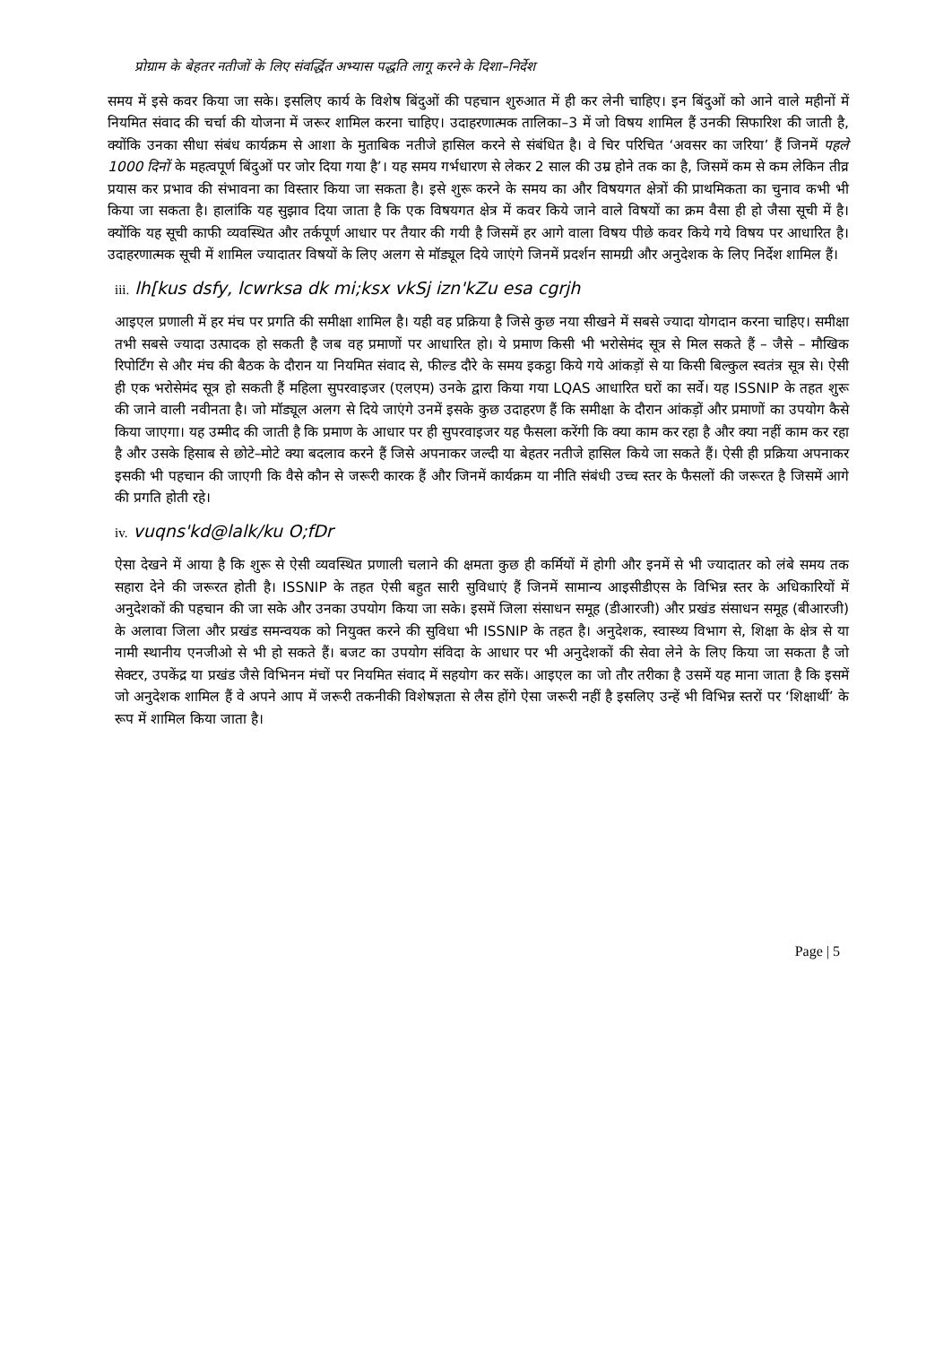प्रोग्राम के बेहतर नतीजों के लिए संवर्द्धित अभ्यास पद्धति लागू करने के दिशा–निर्देश
समय में इसे कवर किया जा सके। इसलिए कार्य के विशेष बिंदुओं की पहचान शुरुआत में ही कर लेनी चाहिए। इन बिंदुओं को आने वाले महीनों में नियमित संवाद की चर्चा की योजना में जरूर शामिल करना चाहिए। उदाहरणात्मक तालिका–3 में जो विषय शामिल हैं उनकी सिफारिश की जाती है, क्योंकि उनका सीधा संबंध कार्यक्रम से आशा के मुताबिक नतीजे हासिल करने से संबंधित है। वे चिर परिचित ‘अवसर का जरिया’ हैं जिनमें पहले 1000 दिनों के महत्वपूर्ण बिंदुओं पर जोर दिया गया है’। यह समय गर्भधारण से लेकर 2 साल की उम्र होने तक का है, जिसमें कम से कम लेकिन तीव्र प्रयास कर प्रभाव की संभावना का विस्तार किया जा सकता है। इसे शुरू करने के समय का और विषयगत क्षेत्रों की प्राथमिकता का चुनाव कभी भी किया जा सकता है। हालांकि यह सुझाव दिया जाता है कि एक विषयगत क्षेत्र में कवर किये जाने वाले विषयों का क्रम वैसा ही हो जैसा सूची में है। क्योंकि यह सूची काफी व्यवस्थित और तर्कपूर्ण आधार पर तैयार की गयी है जिसमें हर आगे वाला विषय पीछे कवर किये गये विषय पर आधारित है। उदाहरणात्मक सूची में शामिल ज्यादातर विषयों के लिए अलग से मॉड्यूल दिये जाएंगे जिनमें प्रदर्शन सामग्री और अनुदेशक के लिए निर्देश शामिल हैं।
iii. lh[kus dsfy, lcwrksa dk mi;ksx vkSj izn'kZu esa cgrjh
आइएल प्रणाली में हर मंच पर प्रगति की समीक्षा शामिल है। यही वह प्रक्रिया है जिसे कुछ नया सीखने में सबसे ज्यादा योगदान करना चाहिए। समीक्षा तभी सबसे ज्यादा उत्पादक हो सकती है जब वह प्रमाणों पर आधारित हो। ये प्रमाण किसी भी भरोसेमंद सूत्र से मिल सकते हैं – जैसे – मौखिक रिपोर्टिंग से और मंच की बैठक के दौरान या नियमित संवाद से, फील्ड दौरे के समय इकट्ठा किये गये आंकड़ों से या किसी बिल्कुल स्वतंत्र सूत्र से। ऐसी ही एक भरोसेमंद सूत्र हो सकती हैं महिला सुपरवाइजर (एलएम) उनके द्वारा किया गया LQAS आधारित घरों का सर्वे। यह ISSNIP के तहत शुरू की जाने वाली नवीनता है। जो मॉड्यूल अलग से दिये जाएंगे उनमें इसके कुछ उदाहरण हैं कि समीक्षा के दौरान आंकड़ों और प्रमाणों का उपयोग कैसे किया जाएगा। यह उम्मीद की जाती है कि प्रमाण के आधार पर ही सुपरवाइजर यह फैसला करेंगी कि क्या काम कर रहा है और क्या नहीं काम कर रहा है और उसके हिसाब से छोटे–मोटे क्या बदलाव करने हैं जिसे अपनाकर जल्दी या बेहतर नतीजे हासिल किये जा सकते हैं। ऐसी ही प्रक्रिया अपनाकर इसकी भी पहचान की जाएगी कि वैसे कौन से जरूरी कारक हैं और जिनमें कार्यक्रम या नीति संबंधी उच्च स्तर के फैसलों की जरूरत है जिसमें आगे की प्रगति होती रहे।
iv. vuqns'kd@lalk/ku O;fDr
ऐसा देखने में आया है कि शुरू से ऐसी व्यवस्थित प्रणाली चलाने की क्षमता कुछ ही कर्मियों में होगी और इनमें से भी ज्यादातर को लंबे समय तक सहारा देने की जरूरत होती है। ISSNIP के तहत ऐसी बहुत सारी सुविधाएं हैं जिनमें सामान्य आइसीडीएस के विभिन्न स्तर के अधिकारियों में अनुदेशकों की पहचान की जा सके और उनका उपयोग किया जा सके। इसमें जिला संसाधन समूह (डीआरजी) और प्रखंड संसाधन समूह (बीआरजी) के अलावा जिला और प्रखंड समन्वयक को नियुक्त करने की सुविधा भी ISSNIP के तहत है। अनुदेशक, स्वास्थ्य विभाग से, शिक्षा के क्षेत्र से या नामी स्थानीय एनजीओ से भी हो सकते हैं। बजट का उपयोग संविदा के आधार पर भी अनुदेशकों की सेवा लेने के लिए किया जा सकता है जो सेक्टर, उपकेंद्र या प्रखंड जैसे विभिनन मंचों पर नियमित संवाद में सहयोग कर सकें। आइएल का जो तौर तरीका है उसमें यह माना जाता है कि इसमें जो अनुदेशक शामिल हैं वे अपने आप में जरूरी तकनीकी विशेषज्ञता से लैस होंगे ऐसा जरूरी नहीं है इसलिए उन्हें भी विभिन्न स्तरों पर ‘शिक्षार्थी’ के रूप में शामिल किया जाता है।
Page | 5